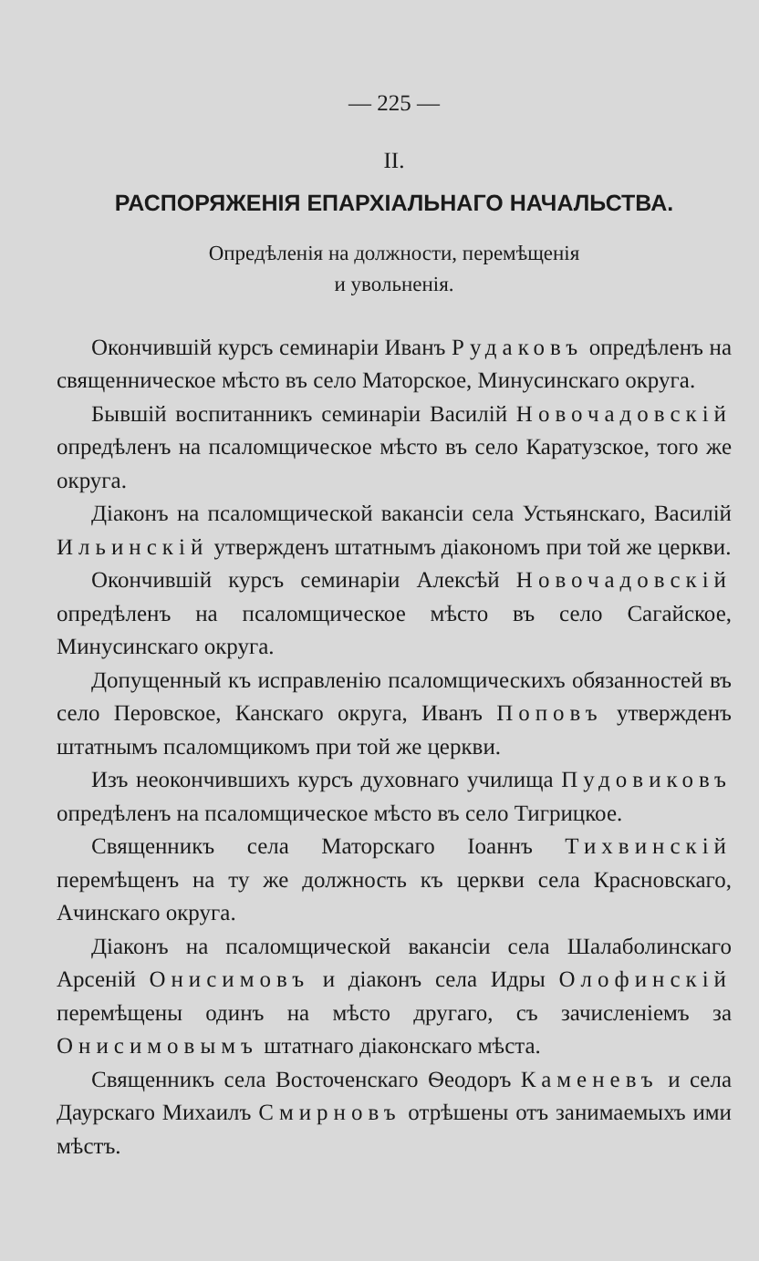— 225 —
II.
РАСПОРЯЖЕНІЯ ЕПАРХІАЛЬНАГО НАЧАЛЬСТВА.
Опредѣленія на должности, перемѣщенія
и увольненія.
Окончившій курсъ семинаріи Иванъ Рудаковъ опредѣленъ на священническое мѣсто въ село Маторское, Минусинскаго округа.
Бывшій воспитанникъ семинаріи Василій Новочадовскій опредѣленъ на псаломщическое мѣсто въ село Каратузское, того же округа.
Діаконъ на псаломщической вакансіи села Устьянскаго, Василій Ильинскій утвержденъ штатнымъ діакономъ при той же церкви.
Окончившій курсъ семинаріи Алексѣй Новочадовскій опредѣленъ на псаломщическое мѣсто въ село Сагайское, Минусинскаго округа.
Допущенный къ исправленію псаломщическихъ обязанностей въ село Перовское, Канскаго округа, Иванъ Поповъ утвержденъ штатнымъ псаломщикомъ при той же церкви.
Изъ неокончившихъ курсъ духовнаго училища Пудовиковъ опредѣленъ на псаломщическое мѣсто въ село Тигрицкое.
Священникъ села Маторскаго Іоаннъ Тихвинскій перемѣщенъ на ту же должность къ церкви села Красновскаго, Ачинскаго округа.
Діаконъ на псаломщической вакансіи села Шалаболинскаго Арсеній Онисимовъ и діаконъ села Идры Олофинскій перемѣщены одинъ на мѣсто другаго, съ зачисленіемъ за Онисимовымъ штатнаго діаконскаго мѣста.
Священникъ села Восточенскаго Ѳеодоръ Каменевъ и села Даурскаго Михаилъ Смирновъ отрѣшены отъ занимаемыхъ ими мѣстъ.